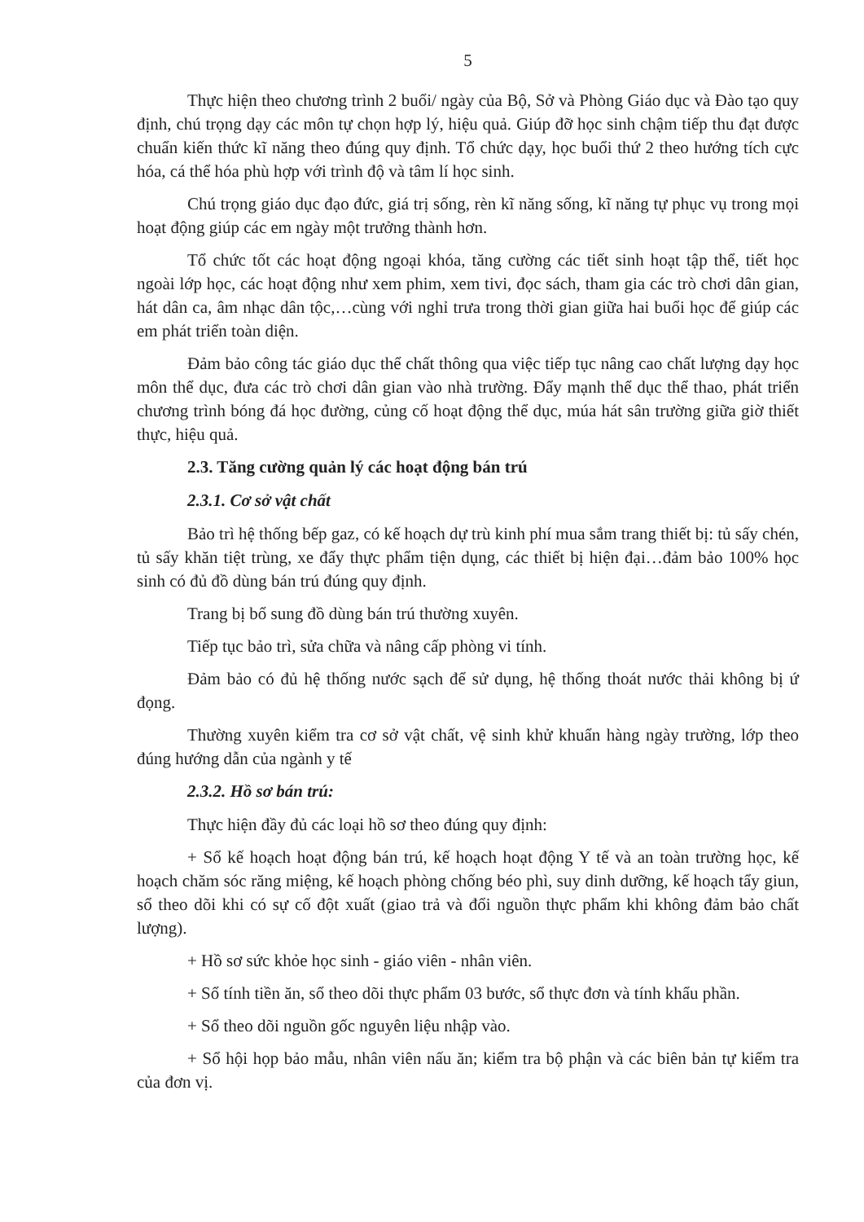5
Thực hiện theo chương trình 2 buổi/ ngày của Bộ, Sở và Phòng Giáo dục và Đào tạo quy định, chú trọng dạy các môn tự chọn hợp lý, hiệu quả. Giúp đỡ học sinh chậm tiếp thu đạt được chuẩn kiến thức kĩ năng theo đúng quy định. Tổ chức dạy, học buổi thứ 2 theo hướng tích cực hóa, cá thể hóa phù hợp với trình độ và tâm lí học sinh.
Chú trọng giáo dục đạo đức, giá trị sống, rèn kĩ năng sống, kĩ năng tự phục vụ trong mọi hoạt động giúp các em ngày một trưởng thành hơn.
Tổ chức tốt các hoạt động ngoại khóa, tăng cường các tiết sinh hoạt tập thể, tiết học ngoài lớp học, các hoạt động như xem phim, xem tivi, đọc sách, tham gia các trò chơi dân gian, hát dân ca, âm nhạc dân tộc,…cùng với nghỉ trưa trong thời gian giữa hai buổi học để giúp các em phát triển toàn diện.
Đảm bảo công tác giáo dục thể chất thông qua việc tiếp tục nâng cao chất lượng dạy học môn thể dục, đưa các trò chơi dân gian vào nhà trường. Đẩy mạnh thể dục thể thao, phát triển chương trình bóng đá học đường, củng cố hoạt động thể dục, múa hát sân trường giữa giờ thiết thực, hiệu quả.
2.3. Tăng cường quản lý các hoạt động bán trú
2.3.1. Cơ sở vật chất
Bảo trì hệ thống bếp gaz, có kế hoạch dự trù kinh phí mua sắm trang thiết bị: tủ sấy chén, tủ sấy khăn tiệt trùng, xe đẩy thực phẩm tiện dụng, các thiết bị hiện đại…đảm bảo 100% học sinh có đủ đồ dùng bán trú đúng quy định.
Trang bị bổ sung đồ dùng bán trú thường xuyên.
Tiếp tục bảo trì, sửa chữa và nâng cấp phòng vi tính.
Đảm bảo có đủ hệ thống nước sạch để sử dụng, hệ thống thoát nước thải không bị ứ đọng.
Thường xuyên kiểm tra cơ sở vật chất, vệ sinh khử khuẩn hàng ngày trường, lớp theo đúng hướng dẫn của ngành y tế
2.3.2. Hồ sơ bán trú:
Thực hiện đầy đủ các loại hồ sơ theo đúng quy định:
+ Sổ kế hoạch hoạt động bán trú, kế hoạch hoạt động Y tế và an toàn trường học, kế hoạch chăm sóc răng miệng, kế hoạch phòng chống béo phì, suy dinh dưỡng, kế hoạch tẩy giun, sổ theo dõi khi có sự cố đột xuất (giao trả và đổi nguồn thực phẩm khi không đảm bảo chất lượng).
+ Hồ sơ sức khỏe học sinh - giáo viên - nhân viên.
+ Sổ tính tiền ăn, sổ theo dõi thực phẩm 03 bước, sổ thực đơn và tính khẩu phần.
+ Sổ theo dõi nguồn gốc nguyên liệu nhập vào.
+ Sổ hội họp bảo mẫu, nhân viên nấu ăn; kiểm tra bộ phận và các biên bản tự kiểm tra của đơn vị.